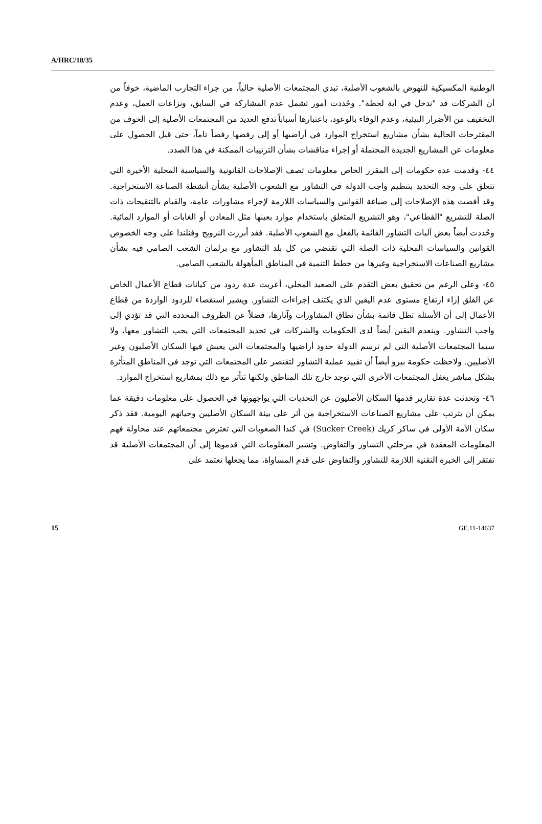A/HRC/18/35
الوطنية المكسيكية للنهوض بالشعوب الأصلية، تبدي المجتمعات الأصلية حالياً، من جراء التجارب الماضية، خوفاً من أن الشركات قد "تدخل في أية لحظة". وحُددت أمور تشمل عدم المشاركة في السابق، ونزاعات العمل، وعدم التخفيف من الأضرار البيئية، وعدم الوفاء بالوعود، باعتبارها أسباباً تدفع العديد من المجتمعات الأصلية إلى الخوف من المقترحات الحالية بشأن مشاريع استخراج الموارد في أراضيها أو إلى رفضها رفضاً تاماً، حتى قبل الحصول على معلومات عن المشاريع الجديدة المحتملة أو إجراء مناقشات بشأن الترتيبات الممكنة في هذا الصدد.
٤٤- وقدمت عدة حكومات إلى المقرر الخاص معلومات تصف الإصلاحات القانونية والسياسية المحلية الأخيرة التي تتعلق على وجه التحديد بتنظيم واجب الدولة في التشاور مع الشعوب الأصلية بشأن أنشطة الصناعة الاستخراجية. وقد أفضت هذه الإصلاحات إلى صياغة القوانين والسياسات اللازمة لإجراء مشاورات عامة، والقيام بالتنقيحات ذات الصلة للتشريع "القطاعي"، وهو التشريع المتعلق باستخدام موارد بعينها مثل المعادن أو الغابات أو الموارد المائية. وحُددت أيضاً بعض آليات التشاور القائمة بالفعل مع الشعوب الأصلية. فقد أبرزت النرويج وفنلندا على وجه الخصوص القوانين والسياسات المحلية ذات الصلة التي تقتضي من كل بلد التشاور مع برلمان الشعب الصامي فيه بشأن مشاريع الصناعات الاستخراجية وغيرها من خطط التنمية في المناطق المأهولة بالشعب الصامي.
٤٥- وعلى الرغم من تحقيق بعض التقدم على الصعيد المحلي، أعربت عدة ردود من كيانات قطاع الأعمال الخاص عن القلق إزاء ارتفاع مستوى عدم اليقين الذي يكتنف إجراءات التشاور. ويشير استقصاء للردود الواردة من قطاع الأعمال إلى أن الأسئلة تظل قائمة بشأن نطاق المشاورات وآثارها، فضلاً عن الظروف المحددة التي قد تؤدي إلى واجب التشاور. وينعدم اليقين أيضاً لدى الحكومات والشركات في تحديد المجتمعات التي يجب التشاور معها، ولا سيما المجتمعات الأصلية التي لم ترسم الدولة حدود أراضيها والمجتمعات التي يعيش فيها السكان الأصليون وغير الأصليين. ولاحظت حكومة بيرو أيضاً أن تقييد عملية التشاور لتقتصر على المجتمعات التي توجد في المناطق المتأثرة بشكل مباشر يغفل المجتمعات الأخرى التي توجد خارج تلك المناطق ولكنها تتأثر مع ذلك بمشاريع استخراج الموارد.
٤٦- وتحدثت عدة تقارير قدمها السكان الأصليون عن التحديات التي يواجهونها في الحصول على معلومات دقيقة عما يمكن أن يترتب على مشاريع الصناعات الاستخراجية من أثر على بيئة السكان الأصليين وحياتهم اليومية. فقد ذكر سكان الأمة الأولى في ساكر كريك (Sucker Creek) في كندا الصعوبات التي تعترض مجتمعاتهم عند محاولة فهم المعلومات المعقدة في مرحلتي التشاور والتفاوض. وتشير المعلومات التي قدموها إلى أن المجتمعات الأصلية قد تفتقر إلى الخبرة التقنية اللازمة للتشاور والتفاوض على قدم المساواة، مما يجعلها تعتمد على
15 GE.11-14637